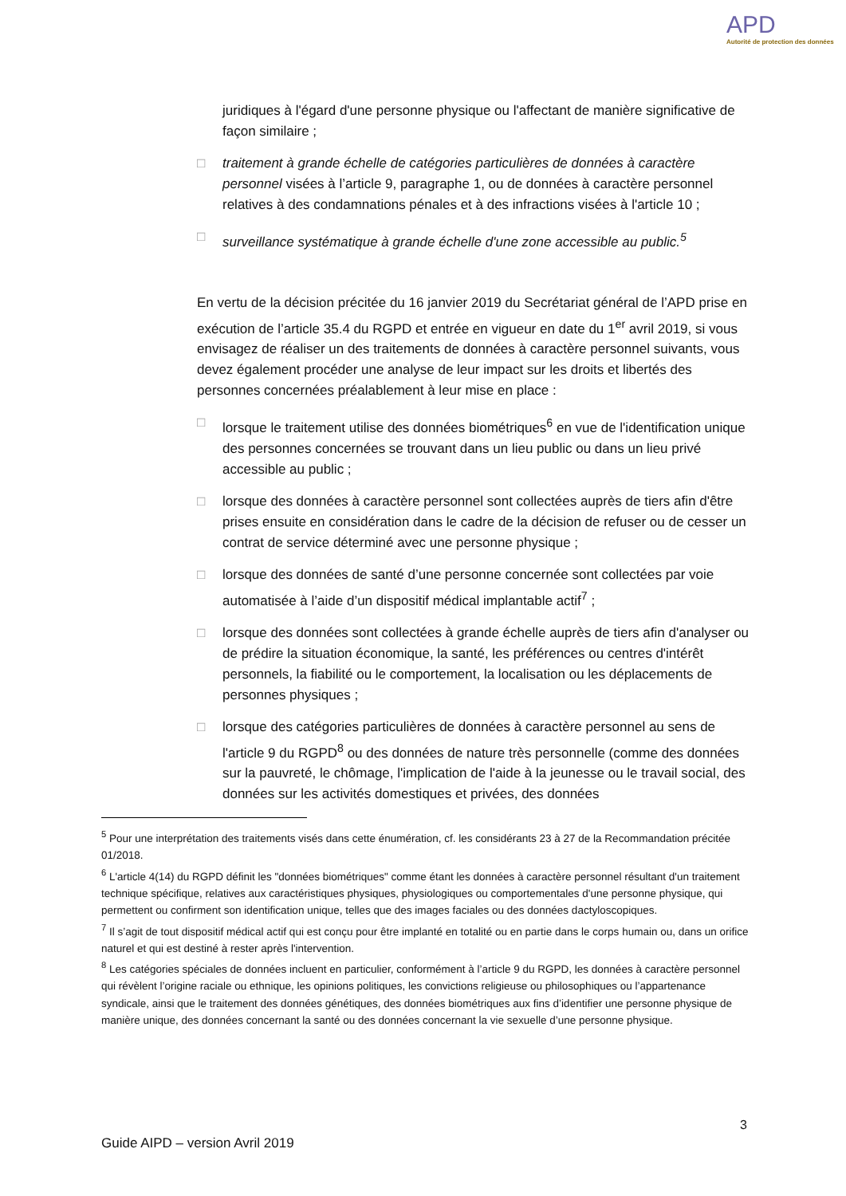APD
Autorité de protection des données
juridiques à l'égard d'une personne physique ou l'affectant de manière significative de façon similaire ;
□ traitement à grande échelle de catégories particulières de données à caractère personnel visées à l’article 9, paragraphe 1, ou de données à caractère personnel relatives à des condamnations pénales et à des infractions visées à l'article 10 ;
□ surveillance systématique à grande échelle d'une zone accessible au public.<sup>5</sup>
En vertu de la décision précitée du 16 janvier 2019 du Secrétariat général de l’APD prise en exécution de l’article 35.4 du RGPD et entrée en vigueur en date du 1<sup>er</sup> avril 2019, si vous envisagez de réaliser un des traitements de données à caractère personnel suivants, vous devez également procéder une analyse de leur impact sur les droits et libertés des personnes concernées préalablement à leur mise en place :
□ lorsque le traitement utilise des données biométriques<sup>6</sup> en vue de l'identification unique des personnes concernées se trouvant dans un lieu public ou dans un lieu privé accessible au public ;
□ lorsque des données à caractère personnel sont collectées auprès de tiers afin d'être prises ensuite en considération dans le cadre de la décision de refuser ou de cesser un contrat de service déterminé avec une personne physique ;
□ lorsque des données de santé d’une personne concernée sont collectées par voie automatisée à l’aide d’un dispositif médical implantable actif<sup>7</sup> ;
□ lorsque des données sont collectées à grande échelle auprès de tiers afin d'analyser ou de prédire la situation économique, la santé, les préférences ou centres d'intérêt personnels, la fiabilité ou le comportement, la localisation ou les déplacements de personnes physiques ;
□ lorsque des catégories particulières de données à caractère personnel au sens de l'article 9 du RGPD<sup>8</sup> ou des données de nature très personnelle (comme des données sur la pauvreté, le chômage, l'implication de l'aide à la jeunesse ou le travail social, des données sur les activités domestiques et privées, des données
<sup>5</sup> Pour une interprétation des traitements visés dans cette énumération, cf. les considérants 23 à 27 de la Recommandation précitée 01/2018.
<sup>6</sup> L'article 4(14) du RGPD définit les "données biométriques" comme étant les données à caractère personnel résultant d'un traitement technique spécifique, relatives aux caractéristiques physiques, physiologiques ou comportementales d'une personne physique, qui permettent ou confirment son identification unique, telles que des images faciales ou des données dactyloscopiques.
<sup>7</sup> Il s’agit de tout dispositif médical actif qui est conçu pour être implanté en totalité ou en partie dans le corps humain ou, dans un orifice naturel et qui est destiné à rester après l'intervention.
<sup>8</sup> Les catégories spéciales de données incluent en particulier, conformément à l’article 9 du RGPD, les données à caractère personnel qui révèlent l’origine raciale ou ethnique, les opinions politiques, les convictions religieuse ou philosophiques ou l’appartenance syndicale, ainsi que le traitement des données génétiques, des données biométriques aux fins d’identifier une personne physique de manière unique, des données concernant la santé ou des données concernant la vie sexuelle d’une personne physique.
3
Guide AIPD – version Avril 2019